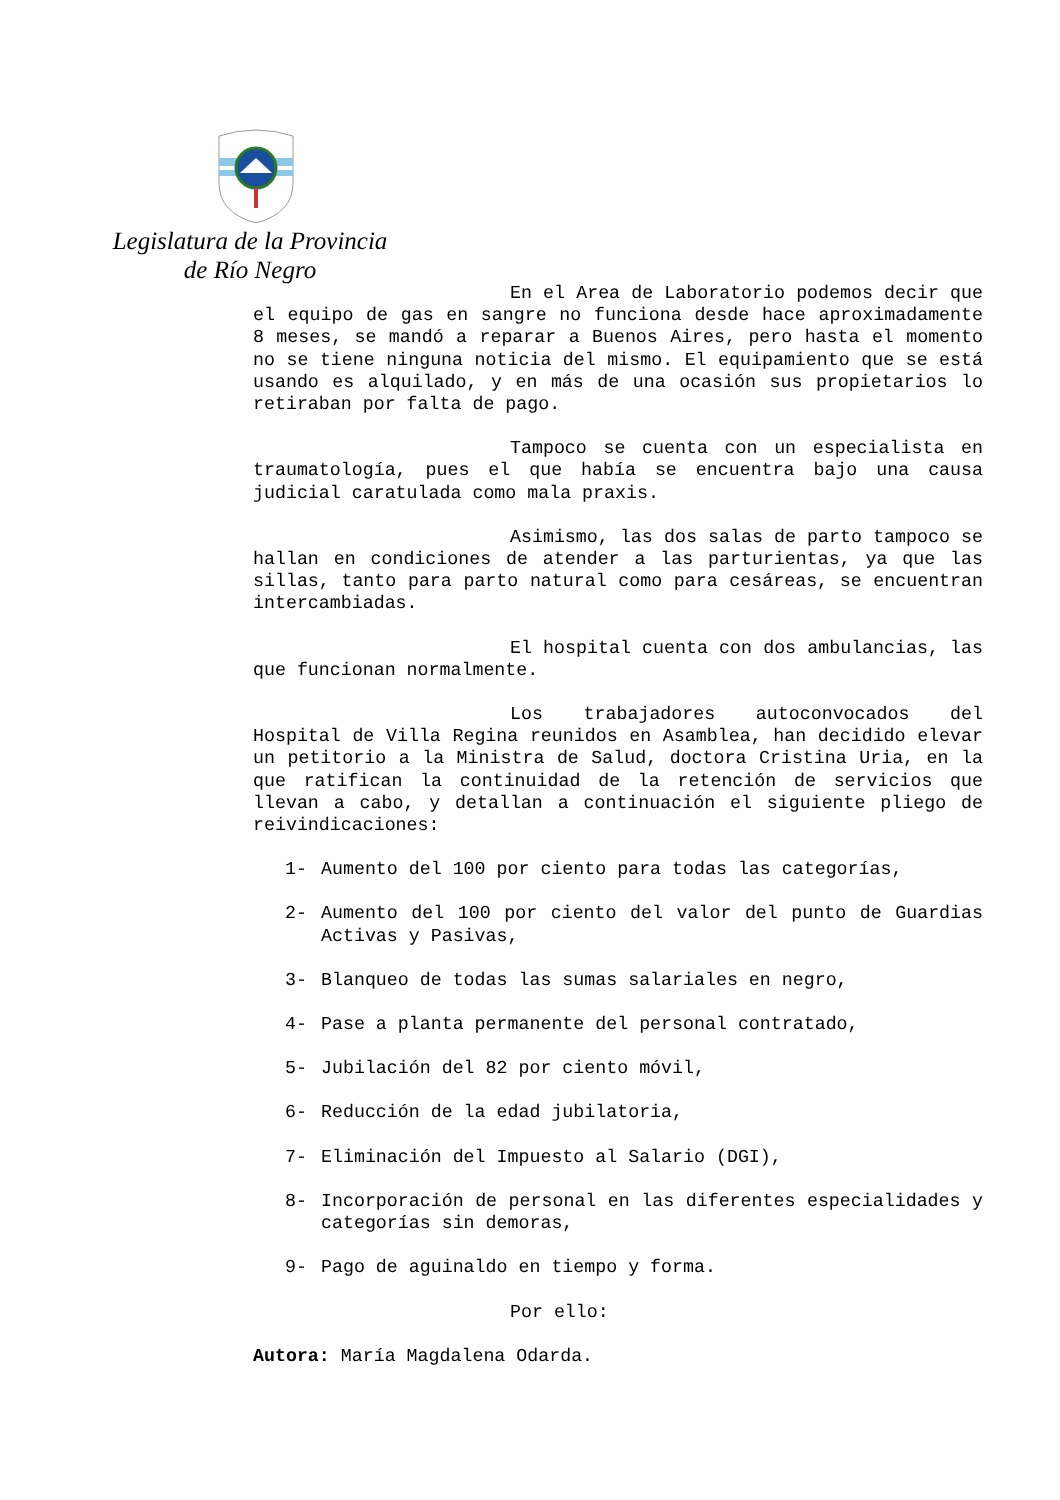Legislatura de la Provincia
de Río Negro
En el Area de Laboratorio podemos decir que el equipo de gas en sangre no funciona desde hace aproximadamente 8 meses, se mandó a reparar a Buenos Aires, pero hasta el momento no se tiene ninguna noticia del mismo. El equipamiento que se está usando es alquilado, y en más de una ocasión sus propietarios lo retiraban por falta de pago.
Tampoco se cuenta con un especialista en traumatología, pues el que había se encuentra bajo una causa judicial caratulada como mala praxis.
Asimismo, las dos salas de parto tampoco se hallan en condiciones de atender a las parturientas, ya que las sillas, tanto para parto natural como para cesáreas, se encuentran intercambiadas.
El hospital cuenta con dos ambulancias, las que funcionan normalmente.
Los trabajadores autoconvocados del Hospital de Villa Regina reunidos en Asamblea, han decidido elevar un petitorio a la Ministra de Salud, doctora Cristina Uria, en la que ratifican la continuidad de la retención de servicios que llevan a cabo, y detallan a continuación el siguiente pliego de reivindicaciones:
1- Aumento del 100 por ciento para todas las categorías,
2- Aumento del 100 por ciento del valor del punto de Guardias Activas y Pasivas,
3- Blanqueo de todas las sumas salariales en negro,
4- Pase a planta permanente del personal contratado,
5- Jubilación del 82 por ciento móvil,
6- Reducción de la edad jubilatoria,
7- Eliminación del Impuesto al Salario (DGI),
8- Incorporación de personal en las diferentes especialidades y categorías sin demoras,
9- Pago de aguinaldo en tiempo y forma.
Por ello:
Autora: María Magdalena Odarda.